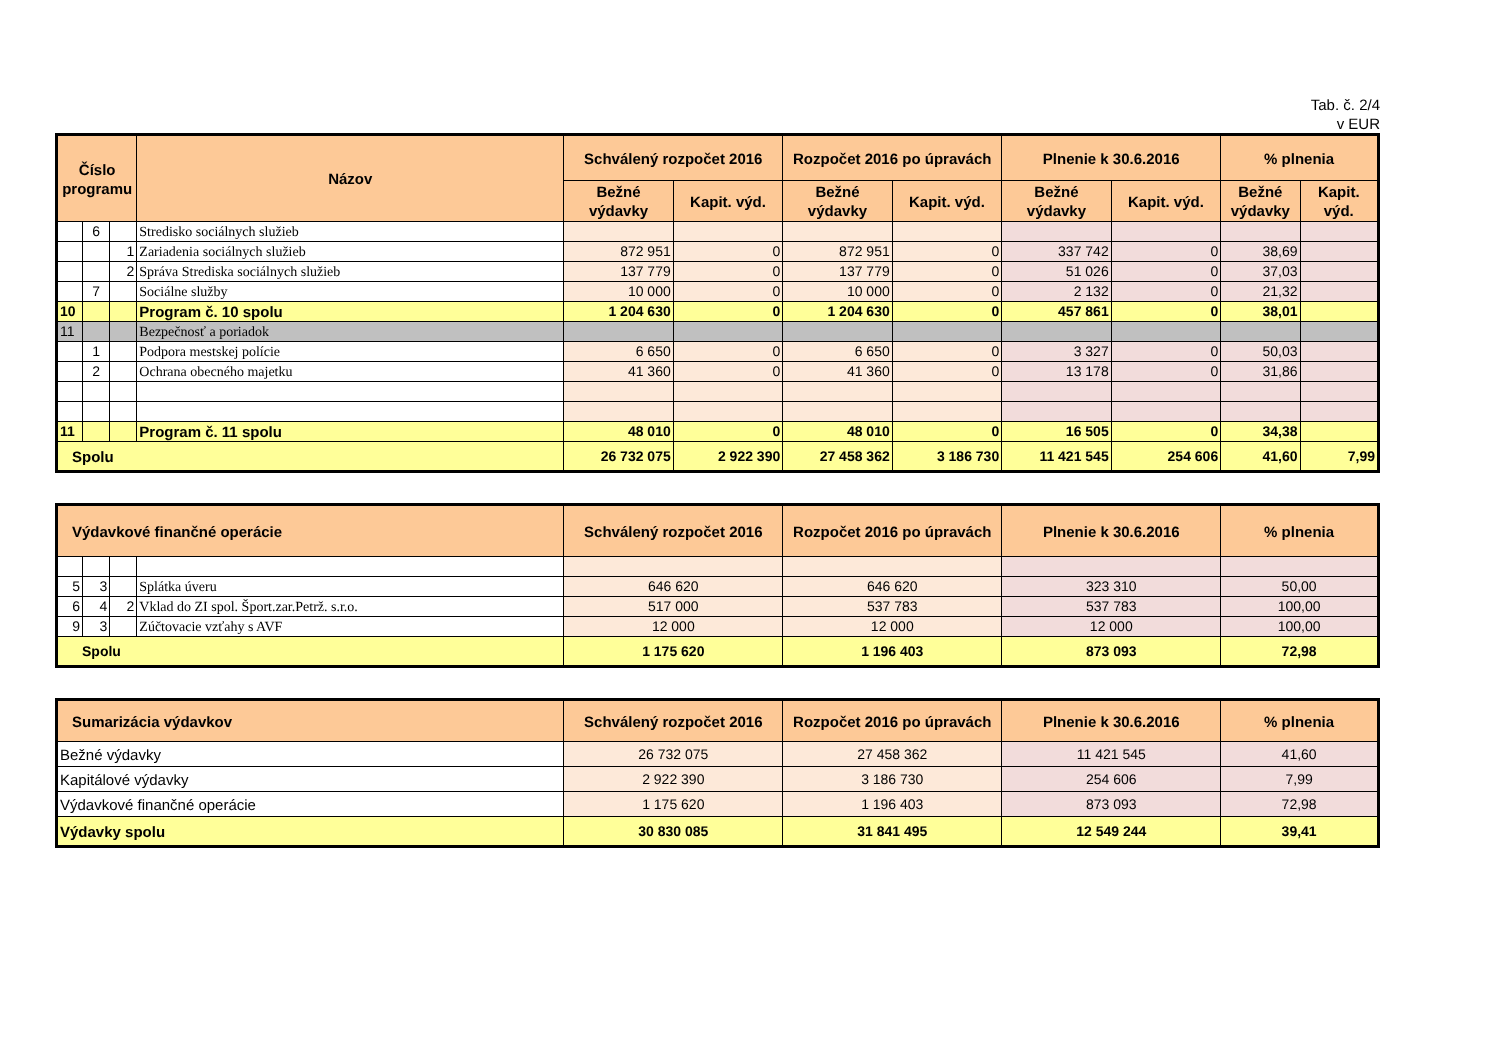Tab. č. 2/4
v EUR
| Číslo programu | | | Názov | Schválený rozpočet 2016 | | Rozpočet 2016 po úpravách | | Plnenie k 30.6.2016 | | % plnenia | |
| --- | --- | --- | --- | --- | --- | --- | --- | --- | --- | --- | --- |
| | | | | Bežné výdavky | Kapit. výd. | Bežné výdavky | Kapit. výd. | Bežné výdavky | Kapit. výd. | Bežné výdavky | Kapit. výd. |
| | 6 | | Stredisko sociálnych služieb | | | | | | | | |
| | | 1 | Zariadenia sociálnych služieb | 872 951 | 0 | 872 951 | 0 | 337 742 | 0 | 38,69 | |
| | | 2 | Správa Strediska sociálnych služieb | 137 779 | 0 | 137 779 | 0 | 51 026 | 0 | 37,03 | |
| | 7 | | Sociálne služby | 10 000 | 0 | 10 000 | 0 | 2 132 | 0 | 21,32 | |
| 10 | | | Program č. 10 spolu | 1 204 630 | 0 | 1 204 630 | 0 | 457 861 | 0 | 38,01 | |
| 11 | | | Bezpečnosť a poriadok | | | | | | | | |
| | 1 | | Podpora mestskej polície | 6 650 | 0 | 6 650 | 0 | 3 327 | 0 | 50,03 | |
| | 2 | | Ochrana obecného majetku | 41 360 | 0 | 41 360 | 0 | 13 178 | 0 | 31,86 | |
| 11 | | | Program č. 11 spolu | 48 010 | 0 | 48 010 | 0 | 16 505 | 0 | 34,38 | |
| Spolu | | | | 26 732 075 | 2 922 390 | 27 458 362 | 3 186 730 | 11 421 545 | 254 606 | 41,60 | 7,99 |
| Výdavkové finančné operácie | | | | Schválený rozpočet 2016 | Rozpočet 2016 po úpravách | Plnenie k 30.6.2016 | % plnenia |
| --- | --- | --- | --- | --- | --- | --- | --- |
| 5 | 3 | | Splátka úveru | 646 620 | 646 620 | 323 310 | 50,00 |
| 6 | 4 | 2 | Vklad do ZI spol. Šport.zar.Petrž. s.r.o. | 517 000 | 537 783 | 537 783 | 100,00 |
| 9 | 3 | | Zúčtovacie vzťahy s AVF | 12 000 | 12 000 | 12 000 | 100,00 |
| Spolu | | | | 1 175 620 | 1 196 403 | 873 093 | 72,98 |
| Sumarizácia výdavkov | Schválený rozpočet 2016 | Rozpočet 2016 po úpravách | Plnenie k 30.6.2016 | % plnenia |
| --- | --- | --- | --- | --- |
| Bežné výdavky | 26 732 075 | 27 458 362 | 11 421 545 | 41,60 |
| Kapitálové výdavky | 2 922 390 | 3 186 730 | 254 606 | 7,99 |
| Výdavkové finančné operácie | 1 175 620 | 1 196 403 | 873 093 | 72,98 |
| Výdavky spolu | 30 830 085 | 31 841 495 | 12 549 244 | 39,41 |